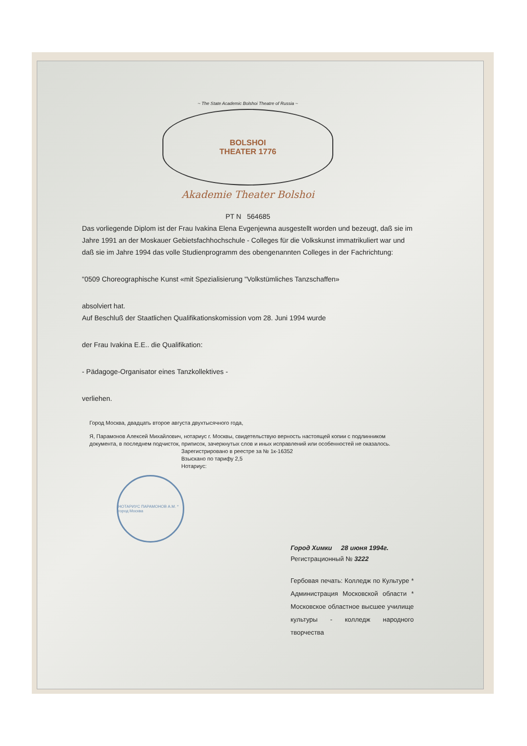~ The State Academic Bolshoi Theatre of Russia ~
BOLSHOI
THEATER 1776
Akademie Theater Bolshoi
PT N 564685
Das vorliegende Diplom ist der Frau Ivakina Elena Evgenjewna ausgestellt worden und bezeugt, daß sie im Jahre 1991 an der Moskauer Gebietsfachhochschule - Colleges für die Volkskunst immatrikuliert war und daß sie im Jahre 1994 das volle Studienprogramm des obengenannten Colleges in der Fachrichtung:
"0509 Choreographische Kunst «mit Spezialisierung "Volkstümliches Tanzschaffen»
absolviert hat.
Auf Beschluß der Staatlichen Qualifikationskomission vom 28. Juni 1994 wurde
der Frau Ivakina E.E.. die Qualifikation:
- Pädagoge-Organisator eines Tanzkollektives -
verliehen.
Город Москва, двадцать второе августа двухтысячного года,
Я, Парамонов Алексей Михайлович, нотариус г. Москвы, свидетельствую верность настоящей копии с подлинником документа, в последнем подчисток, приписок, зачеркнутых слов и иных исправлений или особенностей не оказалось.
Зарегистрировано в реестре за № 1к-16352
Взыскано по тарифу 2,5
Нотариус:
НОТАРИУС ПАРАМОНОВ А.М. * город Москва
Город Химки 28 июня 1994г.
Регистрационный № 3222
Гербовая печать: Колледж по Культуре * Администрация Московской области * Московское областное высшее училище культуры - колледж народного творчества